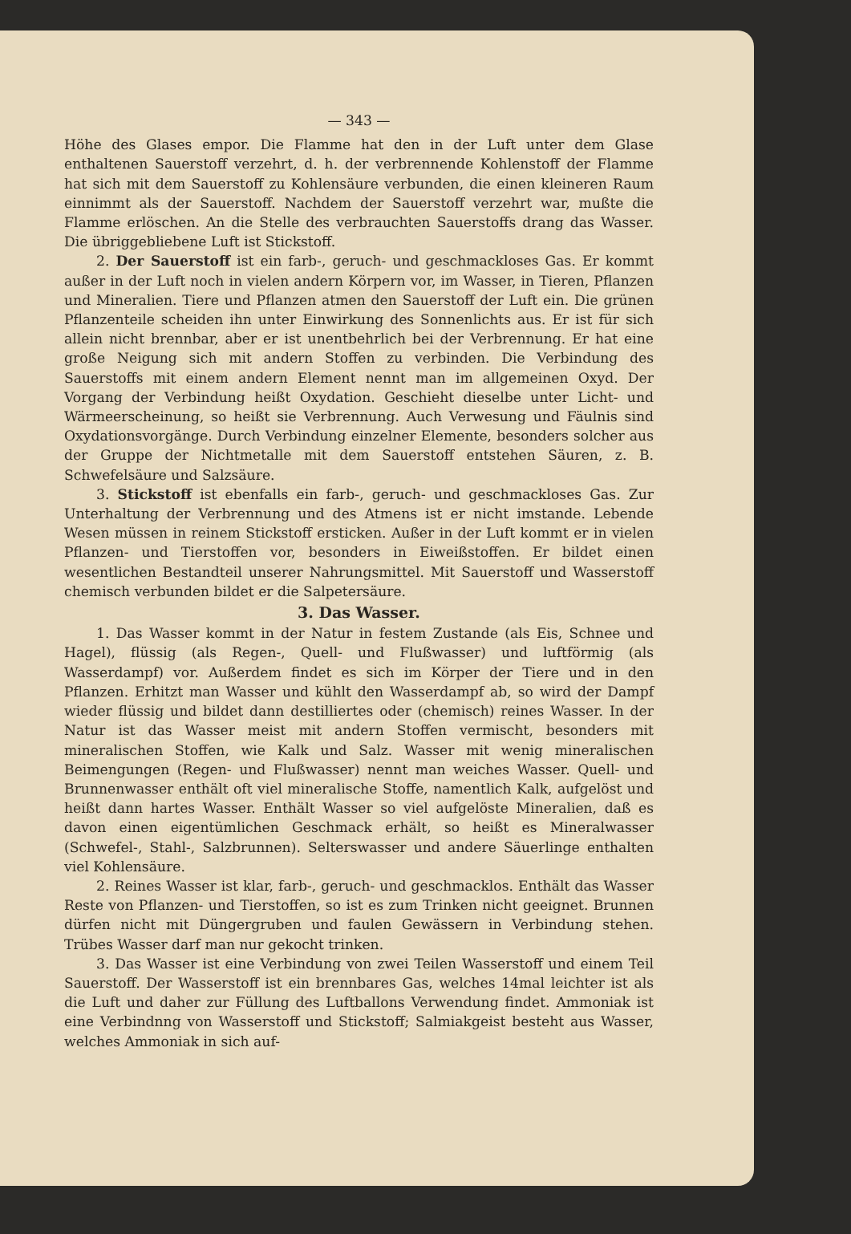— 343 —
Höhe des Glases empor. Die Flamme hat den in der Luft unter dem Glase enthaltenen Sauerstoff verzehrt, d. h. der verbrennende Kohlenstoff der Flamme hat sich mit dem Sauerstoff zu Kohlensäure verbunden, die einen kleineren Raum einnimmt als der Sauerstoff. Nachdem der Sauerstoff verzehrt war, mußte die Flamme erlöschen. An die Stelle des verbrauchten Sauerstoffs drang das Wasser. Die übriggebliebene Luft ist Stickstoff.
2. Der Sauerstoff ist ein farb-, geruch- und geschmackloses Gas. Er kommt außer in der Luft noch in vielen andern Körpern vor, im Wasser, in Tieren, Pflanzen und Mineralien. Tiere und Pflanzen atmen den Sauerstoff der Luft ein. Die grünen Pflanzenteile scheiden ihn unter Einwirkung des Sonnenlichts aus. Er ist für sich allein nicht brennbar, aber er ist unentbehrlich bei der Verbrennung. Er hat eine große Neigung sich mit andern Stoffen zu verbinden. Die Verbindung des Sauerstoffs mit einem andern Element nennt man im allgemeinen Oxyd. Der Vorgang der Verbindung heißt Oxydation. Geschieht dieselbe unter Licht- und Wärmeerscheinung, so heißt sie Verbrennung. Auch Verwesung und Fäulnis sind Oxydationsvorgänge. Durch Verbindung einzelner Elemente, besonders solcher aus der Gruppe der Nichtmetalle mit dem Sauerstoff entstehen Säuren, z. B. Schwefelsäure und Salzsäure.
3. Stickstoff ist ebenfalls ein farb-, geruch- und geschmackloses Gas. Zur Unterhaltung der Verbrennung und des Atmens ist er nicht imstande. Lebende Wesen müssen in reinem Stickstoff ersticken. Außer in der Luft kommt er in vielen Pflanzen- und Tierstoffen vor, besonders in Eiweißstoffen. Er bildet einen wesentlichen Bestandteil unserer Nahrungsmittel. Mit Sauerstoff und Wasserstoff chemisch verbunden bildet er die Salpetersäure.
3. Das Wasser.
1. Das Wasser kommt in der Natur in festem Zustande (als Eis, Schnee und Hagel), flüssig (als Regen-, Quell- und Flußwasser) und luftförmig (als Wasserdampf) vor. Außerdem findet es sich im Körper der Tiere und in den Pflanzen. Erhitzt man Wasser und kühlt den Wasserdampf ab, so wird der Dampf wieder flüssig und bildet dann destilliertes oder (chemisch) reines Wasser. In der Natur ist das Wasser meist mit andern Stoffen vermischt, besonders mit mineralischen Stoffen, wie Kalk und Salz. Wasser mit wenig mineralischen Beimengungen (Regen- und Flußwasser) nennt man weiches Wasser. Quell- und Brunnenwasser enthält oft viel mineralische Stoffe, namentlich Kalk, aufgelöst und heißt dann hartes Wasser. Enthält Wasser so viel aufgelöste Mineralien, daß es davon einen eigentümlichen Geschmack erhält, so heißt es Mineralwasser (Schwefel-, Stahl-, Salzbrunnen). Selterswasser und andere Säuerlinge enthalten viel Kohlensäure.
2. Reines Wasser ist klar, farb-, geruch- und geschmacklos. Enthält das Wasser Reste von Pflanzen- und Tierstoffen, so ist es zum Trinken nicht geeignet. Brunnen dürfen nicht mit Düngergruben und faulen Gewässern in Verbindung stehen. Trübes Wasser darf man nur gekocht trinken.
3. Das Wasser ist eine Verbindung von zwei Teilen Wasserstoff und einem Teil Sauerstoff. Der Wasserstoff ist ein brennbares Gas, welches 14mal leichter ist als die Luft und daher zur Füllung des Luftballons Verwendung findet. Ammoniak ist eine Verbindnng von Wasserstoff und Stickstoff; Salmiakgeist besteht aus Wasser, welches Ammoniak in sich auf-